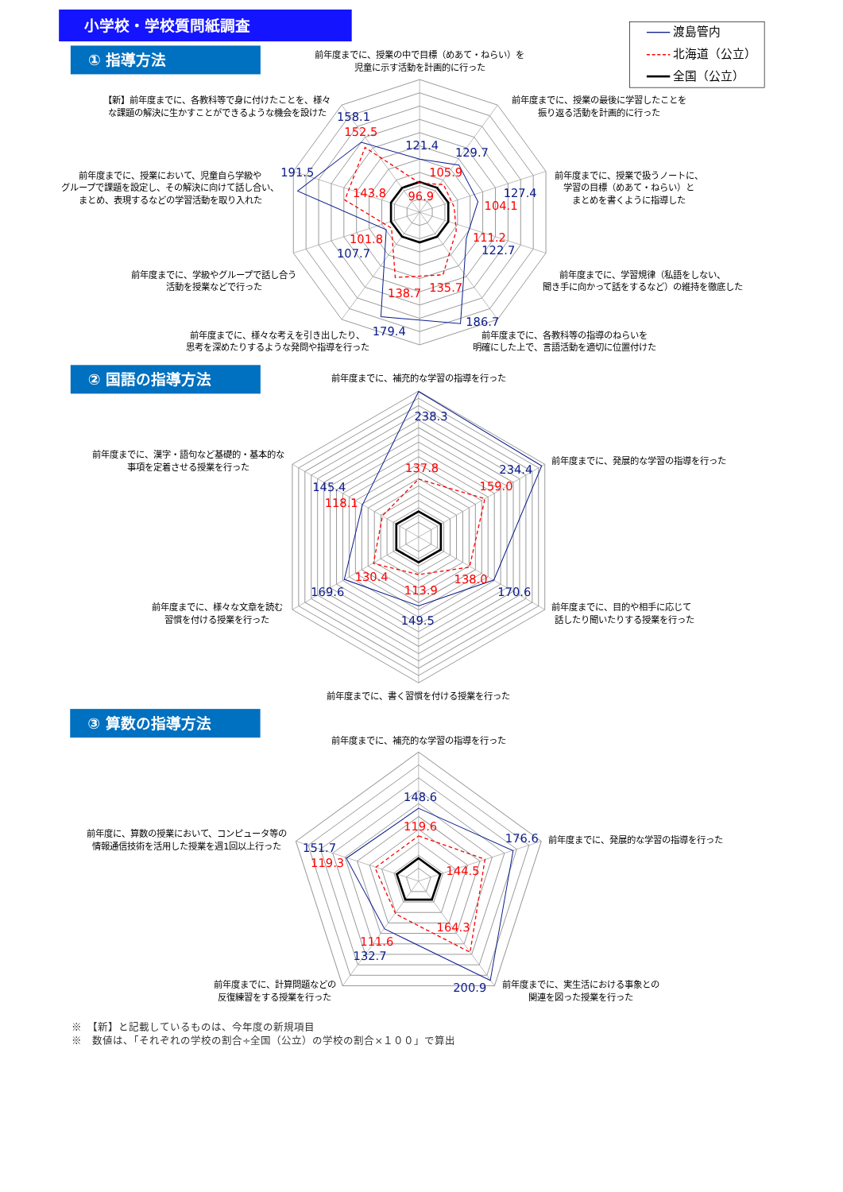小学校・学校質問紙調査
① 指導方法
渡島管内
北海道（公立）
全国（公立）
前年度までに、授業の中で目標（めあて・ねらい）を
児童に示す活動を計画的に行った
前年度までに、授業の最後に学習したことを
振り返る活動を計画的に行った
前年度までに、授業で扱うノートに、
学習の目標（めあて・ねらい）と
まとめを書くように指導した
前年度までに、学習規律（私語をしない、
聞き手に向かって話をするなど）の維持を徹底した
前年度までに、各教科等の指導のねらいを
明確にした上で、言語活動を適切に位置付けた
前年度までに、様々な考えを引き出したり、
思考を深めたりするような発問や指導を行った
前年度までに、学級やグループで話し合う
活動を授業などで行った
前年度までに、授業において、児童自ら学級や
グループで課題を設定し、その解決に向けて話し合い、
まとめ、表現するなどの学習活動を取り入れた
【新】前年度までに、各教科等で身に付けたことを、様々
な課題の解決に生かすことができるような機会を設けた
121.4
96.9
129.7
105.9
127.4
104.1
111.2
122.7
186.7
135.7
179.4
138.7
101.8
107.7
191.5
143.8
158.1
152.5
② 国語の指導方法
前年度までに、補充的な学習の指導を行った
前年度までに、発展的な学習の指導を行った
前年度までに、目的や相手に応じて
話したり聞いたりする授業を行った
前年度までに、書く習慣を付ける授業を行った
前年度までに、様々な文章を読む
習慣を付ける授業を行った
前年度までに、漢字・語句など基礎的・基本的な
事項を定着させる授業を行った
238.3
137.8
234.4
159.0
138.0
170.6
113.9
149.5
130.4
169.6
145.4
118.1
③ 算数の指導方法
前年度までに、補充的な学習の指導を行った
前年度までに、発展的な学習の指導を行った
前年度までに、実生活における事象との
関連を図った授業を行った
前年度までに、計算問題などの
反復練習をする授業を行った
前年度に、算数の授業において、コンピュータ等の
情報通信技術を活用した授業を週1回以上行った
148.6
119.6
176.6
144.5
164.3
200.9
111.6
132.7
151.7
119.3
※　【新】と記載しているものは、今年度の新規項目
※　数値は、「それぞれの学校の割合÷全国（公立）の学校の割合×１００」で算出